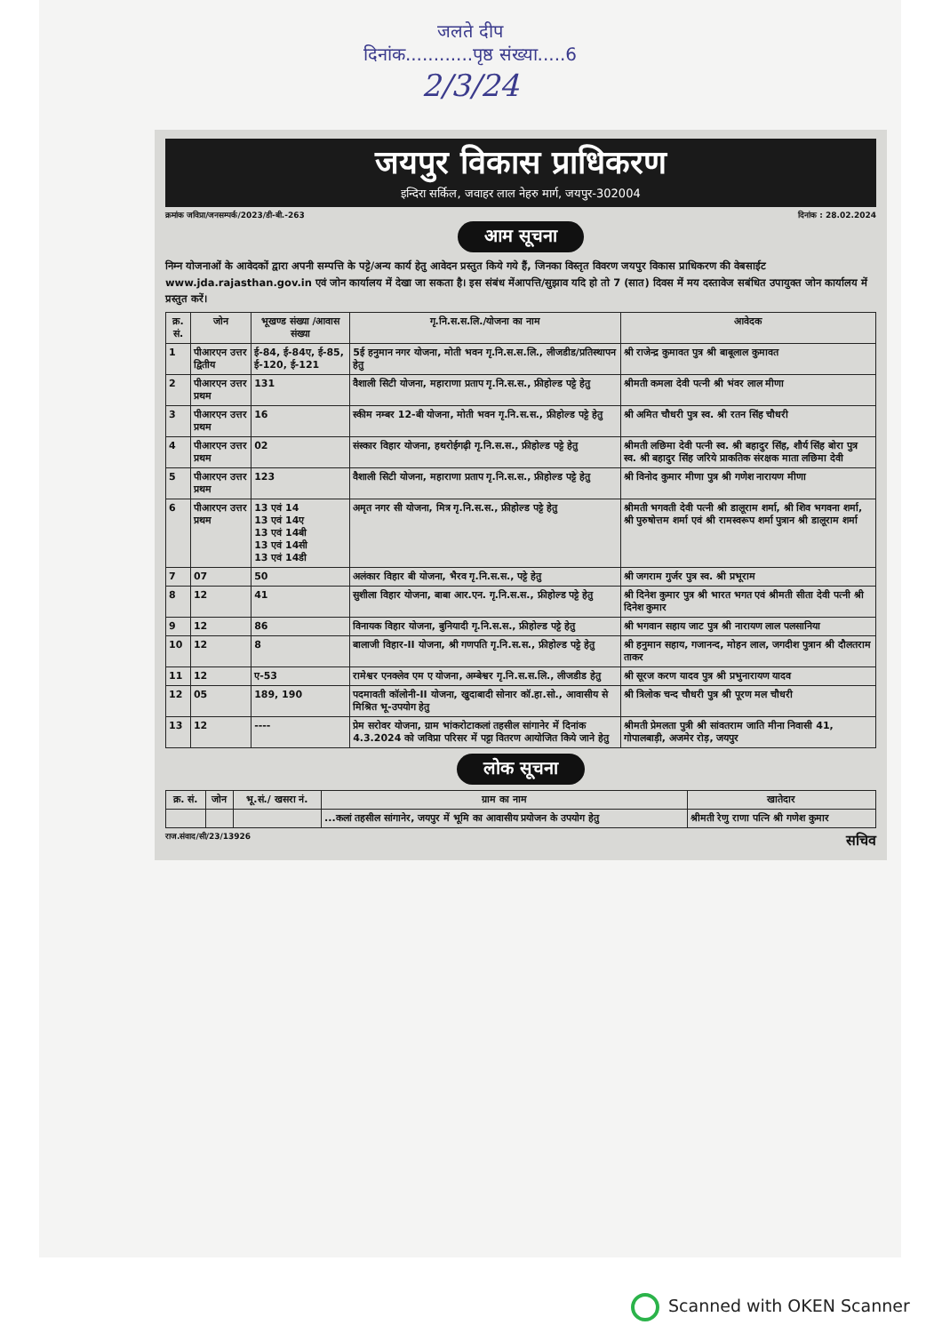जलते दीप
दिनांक............पृष्ठ संख्या.....6
2/3/24
जयपुर विकास प्राधिकरण
इन्दिरा सर्किल, जवाहर लाल नेहरु मार्ग, जयपुर-302004
क्रमांक जविप्रा/जनसम्पर्क/2023/डी-बी.-263 दिनांक : 28.02.2024
आम सूचना
निम्न योजनाओं के आवेदकों द्वारा अपनी सम्पत्ति के पट्टे/अन्य कार्य हेतु आवेदन प्रस्तुत किये गये हैं, जिनका विस्तृत विवरण जयपुर विकास प्राधिकरण की वेबसाईट www.jda.rajasthan.gov.in एवं जोन कार्यालय में देखा जा सकता है। इस संबंध मेंआपत्ति/सुझाव यदि हो तो 7 (सात) दिवस में मय दस्तावेज सबंधित उपायुक्त जोन कार्यालय में प्रस्तुत करें।
| क्र. सं. | जोन | भूखण्ड संख्या /आवास संख्या | गृ.नि.स.स.लि./योजना का नाम | आवेदक |
| --- | --- | --- | --- | --- |
| 1 | पीआरएन उत्तर द्वितीय | ई-84, ई-84ए, ई-85, ई-120, ई-121 | 5ई हनुमान नगर योजना, मोती भवन गृ.नि.स.स.लि., लीजडीड/प्रतिस्थापन हेतु | श्री राजेन्द्र कुमावत पुत्र श्री बाबूलाल कुमावत |
| 2 | पीआरएन उत्तर प्रथम | 131 | वैशाली सिटी योजना, महाराणा प्रताप गृ.नि.स.स., फ्रीहोल्ड पट्टे हेतु | श्रीमती कमला देवी पत्नी श्री भंवर लाल मीणा |
| 3 | पीआरएन उत्तर प्रथम | 16 | स्कीम नम्बर 12-बी योजना, मोती भवन गृ.नि.स.स., फ्रीहोल्ड पट्टे हेतु | श्री अमित चौधरी पुत्र स्व. श्री रतन सिंह चौधरी |
| 4 | पीआरएन उत्तर प्रथम | 02 | संस्कार विहार योजना, हथरोईगढ़ी गृ.नि.स.स., फ्रीहोल्ड पट्टे हेतु | श्रीमती लछिमा देवी पत्नी स्व. श्री बहादुर सिंह, शौर्य सिंह बोरा पुत्र स्व. श्री बहादुर सिंह जरिये प्राकतिक संरक्षक माता लछिमा देवी |
| 5 | पीआरएन उत्तर प्रथम | 123 | वैशाली सिटी योजना, महाराणा प्रताप गृ.नि.स.स., फ्रीहोल्ड पट्टे हेतु | श्री विनोद कुमार मीणा पुत्र श्री गणेश नारायण मीणा |
| 6 | पीआरएन उत्तर प्रथम | 13 एवं 14 13 एवं 14ए 13 एवं 14बी 13 एवं 14सी 13 एवं 14डी | अमृत नगर सी योजना, मित्र गृ.नि.स.स., फ्रीहोल्ड पट्टे हेतु | श्रीमती भगवती देवी पत्नी श्री डालूराम शर्मा, श्री शिव भगवना शर्मा, श्री पुरुषोत्तम शर्मा एवं श्री रामस्वरूप शर्मा पुत्रान श्री डालूराम शर्मा |
| 7 | 07 | 50 | अलंकार विहार बी योजना, भैरव गृ.नि.स.स., पट्टे हेतु | श्री जगराम गुर्जर पुत्र स्व. श्री प्रभूराम |
| 8 | 12 | 41 | सुशीला विहार योजना, बाबा आर.एन. गृ.नि.स.स., फ्रीहोल्ड पट्टे हेतु | श्री दिनेश कुमार पुत्र श्री भारत भगत एवं श्रीमती सीता देवी पत्नी श्री दिनेश कुमार |
| 9 | 12 | 86 | विनायक विहार योजना, बुनियादी गृ.नि.स.स., फ्रीहोल्ड पट्टे हेतु | श्री भगवान सहाय जाट पुत्र श्री नारायण लाल पलसानिया |
| 10 | 12 | 8 | बालाजी विहार-II योजना, श्री गणपति गृ.नि.स.स., फ्रीहोल्ड पट्टे हेतु | श्री हनुमान सहाय, गजानन्द, मोहन लाल, जगदीश पुत्रान श्री दौलतराम ताकर |
| 11 | 12 | ए-53 | रामेश्वर एनक्लेव एम ए योजना, अम्बेश्वर गृ.नि.स.स.लि., लीजडीड हेतु | श्री सूरज करण यादव पुत्र श्री प्रभुनारायण यादव |
| 12 | 05 | 189, 190 | पदमावती कॉलोनी-II योजना, खुदाबादी सोनार कॉ.हा.सो., आवासीय से मिश्रित भू-उपयोग हेतु | श्री त्रिलोक चन्द चौधरी पुत्र श्री पूरण मल चौधरी |
| 13 | 12 | ---- | प्रेम सरोवर योजना, ग्राम भांकरोटाकलां तहसील सांगानेर में दिनांक 4.3.2024 को जविप्रा परिसर में पट्टा वितरण आयोजित किये जाने हेतु | श्रीमती प्रेमलता पुत्री श्री सांवतराम जाति मीना निवासी 41, गोपालबाड़ी, अजमेर रोड़, जयपुर |
लोक सूचना
| क्र. सं. | जोन | भू.सं./ खसरा नं. | ग्राम का नाम | खातेदार |
| --- | --- | --- | --- | --- |
| | | | ...कलां तहसील सांगानेर, जयपुर में भूमि का आवासीय प्रयोजन के उपयोग हेतु | श्रीमती रेणु राणा पत्नि श्री गणेश कुमार |
राज.संवाद/सी/23/13926 सचिव
Scanned with OKEN Scanner